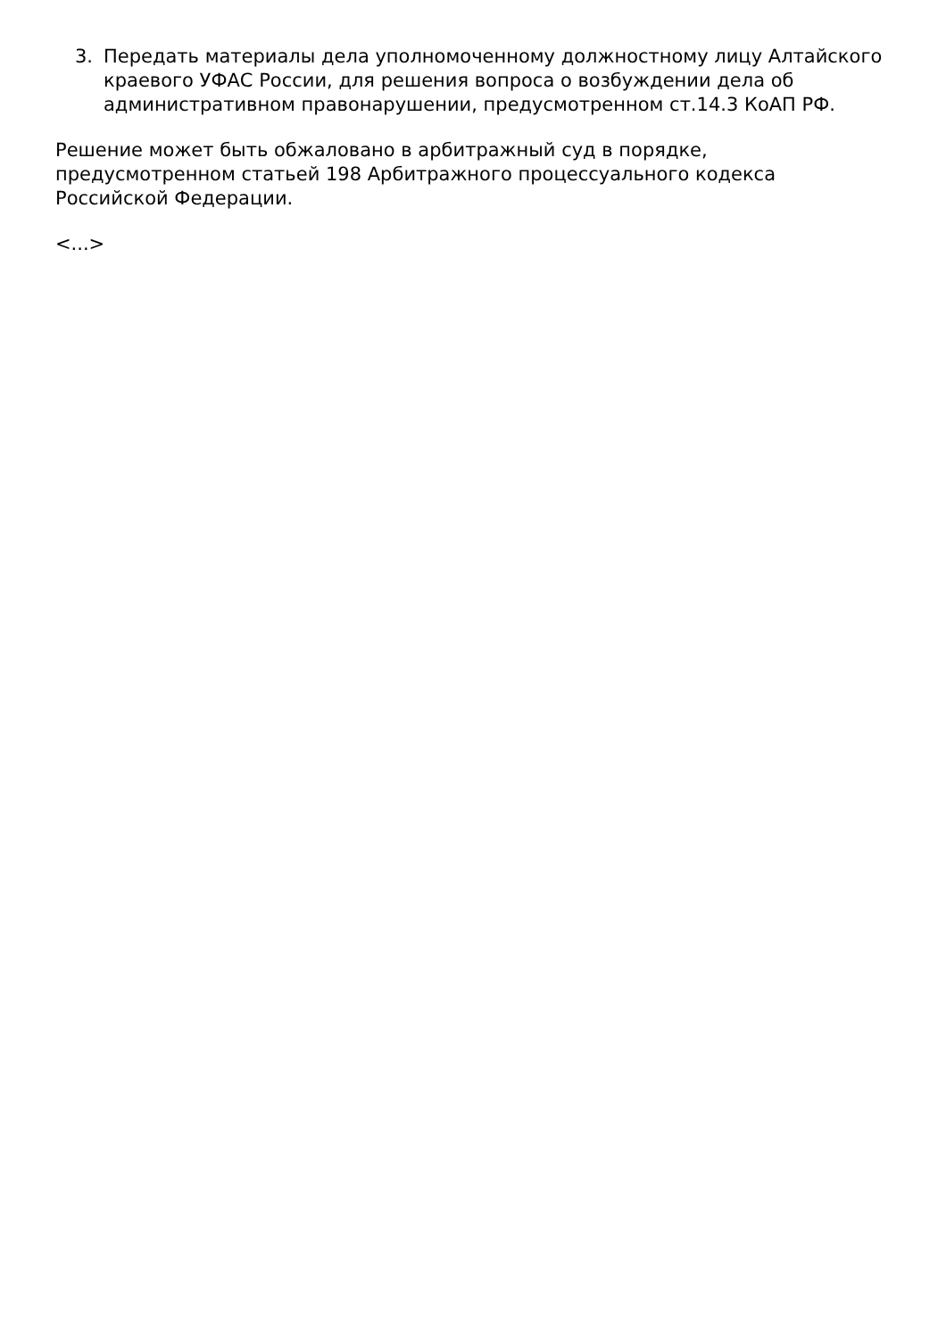3. Передать материалы дела уполномоченному должностному лицу Алтайского краевого УФАС России, для решения вопроса о возбуждении дела об административном правонарушении, предусмотренном ст.14.3 КоАП РФ.
Решение может быть обжаловано в арбитражный суд в порядке,
предусмотренном статьей 198 Арбитражного процессуального кодекса
Российской Федерации.
<...>